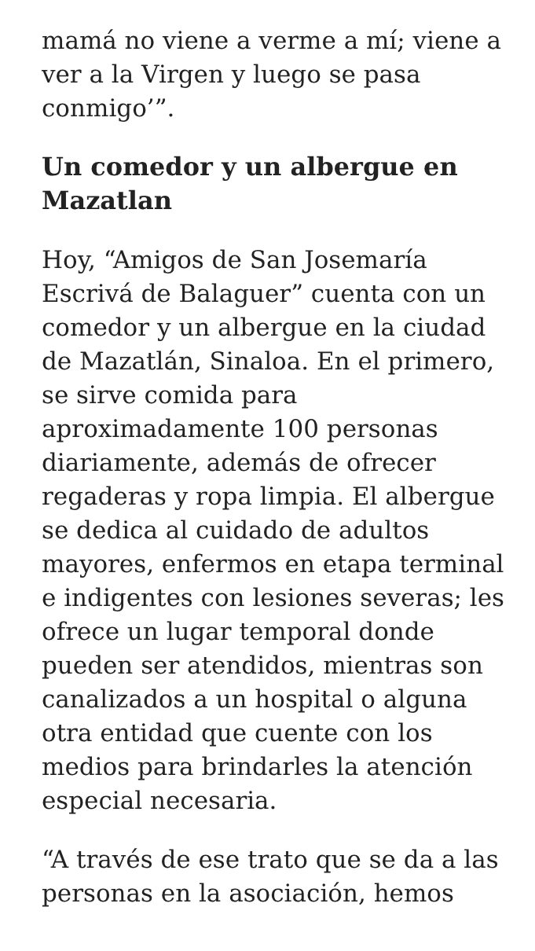mamá no viene a verme a mí; viene a ver a la Virgen y luego se pasa conmigo’”.
Un comedor y un albergue en Mazatlan
Hoy, “Amigos de San Josemaría Escrivá de Balaguer” cuenta con un comedor y un albergue en la ciudad de Mazatlán, Sinaloa. En el primero, se sirve comida para aproximadamente 100 personas diariamente, además de ofrecer regaderas y ropa limpia. El albergue se dedica al cuidado de adultos mayores, enfermos en etapa terminal e indigentes con lesiones severas; les ofrece un lugar temporal donde pueden ser atendidos, mientras son canalizados a un hospital o alguna otra entidad que cuente con los medios para brindarles la atención especial necesaria.
“A través de ese trato que se da a las personas en la asociación, hemos